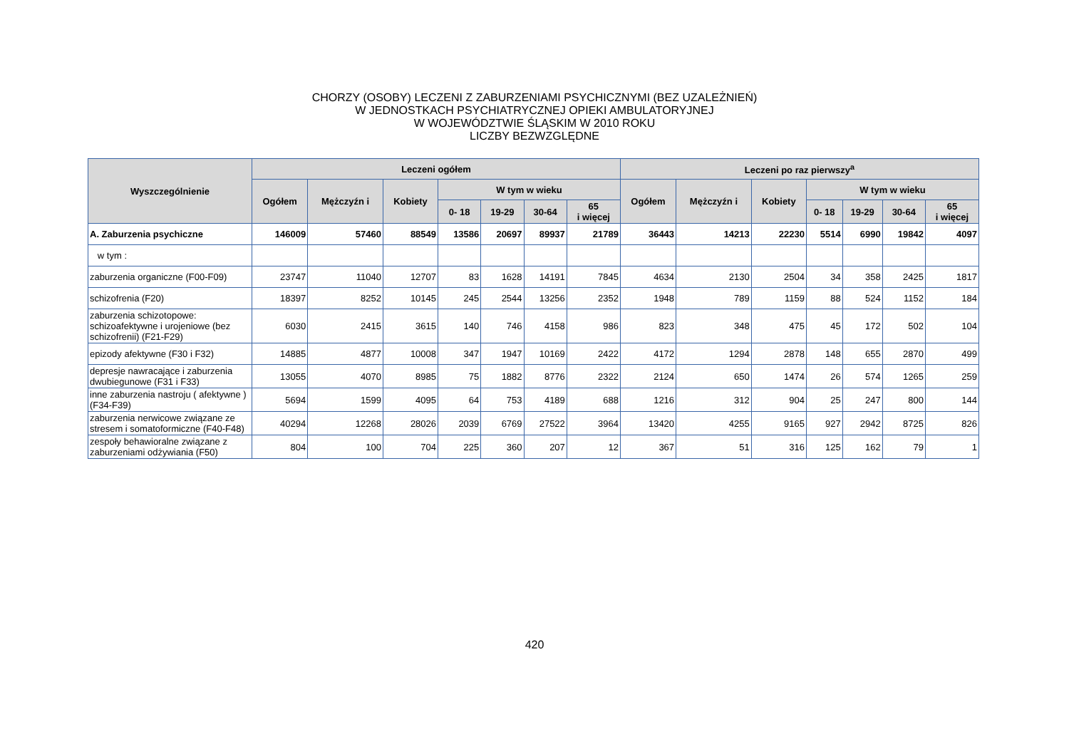CHORZY (OSOBY) LECZENI Z ZABURZENIAMI PSYCHICZNYMI (BEZ UZALEŻNIEŃ)
W JEDNOSTKACH PSYCHIATRYCZNEJ OPIEKI AMBULATORYJNEJ
W WOJEWÓDZTWIE ŚLĄSKIM W 2010 ROKU
LICZBY BEZWZGLĘDNE
| Wyszczególnienie | Leczeni ogółem | | | | | | | Leczeni po raz pierwszy<sup>a</sup> | | | | | | |
| --- | --- | --- | --- | --- | --- | --- | --- | --- | --- | --- | --- | --- | --- | --- |
| | Ogółem | Mężczyźn i | Kobiety | W tym w wieku | | | | Ogółem | Mężczyźn i | Kobiety | W tym w wieku | | | |
| | | | | 0- 18 | 19-29 | 30-64 | 65 i więcej | | | | 0- 18 | 19-29 | 30-64 | 65 i więcej |
| A. Zaburzenia psychiczne | 146009 | 57460 | 88549 | 13586 | 20697 | 89937 | 21789 | 36443 | 14213 | 22230 | 5514 | 6990 | 19842 | 4097 |
| w tym : | | | | | | | | | | | | | | |
| zaburzenia organiczne (F00-F09) | 23747 | 11040 | 12707 | 83 | 1628 | 14191 | 7845 | 4634 | 2130 | 2504 | 34 | 358 | 2425 | 1817 |
| schizofrenia (F20) | 18397 | 8252 | 10145 | 245 | 2544 | 13256 | 2352 | 1948 | 789 | 1159 | 88 | 524 | 1152 | 184 |
| zaburzenia schizotopowe: schizoafektywne i urojeniowe (bez schizofrenii) (F21-F29) | 6030 | 2415 | 3615 | 140 | 746 | 4158 | 986 | 823 | 348 | 475 | 45 | 172 | 502 | 104 |
| epizody afektywne (F30 i F32) | 14885 | 4877 | 10008 | 347 | 1947 | 10169 | 2422 | 4172 | 1294 | 2878 | 148 | 655 | 2870 | 499 |
| depresje nawracające i zaburzenia dwubiegunowe (F31 i F33) | 13055 | 4070 | 8985 | 75 | 1882 | 8776 | 2322 | 2124 | 650 | 1474 | 26 | 574 | 1265 | 259 |
| inne zaburzenia nastroju ( afektywne ) (F34-F39) | 5694 | 1599 | 4095 | 64 | 753 | 4189 | 688 | 1216 | 312 | 904 | 25 | 247 | 800 | 144 |
| zaburzenia nerwicowe związane ze stresem i somatoformiczne (F40-F48) | 40294 | 12268 | 28026 | 2039 | 6769 | 27522 | 3964 | 13420 | 4255 | 9165 | 927 | 2942 | 8725 | 826 |
| zespoły behawioralne związane z zaburzeniami odżywiania (F50) | 804 | 100 | 704 | 225 | 360 | 207 | 12 | 367 | 51 | 316 | 125 | 162 | 79 | 1 |
420